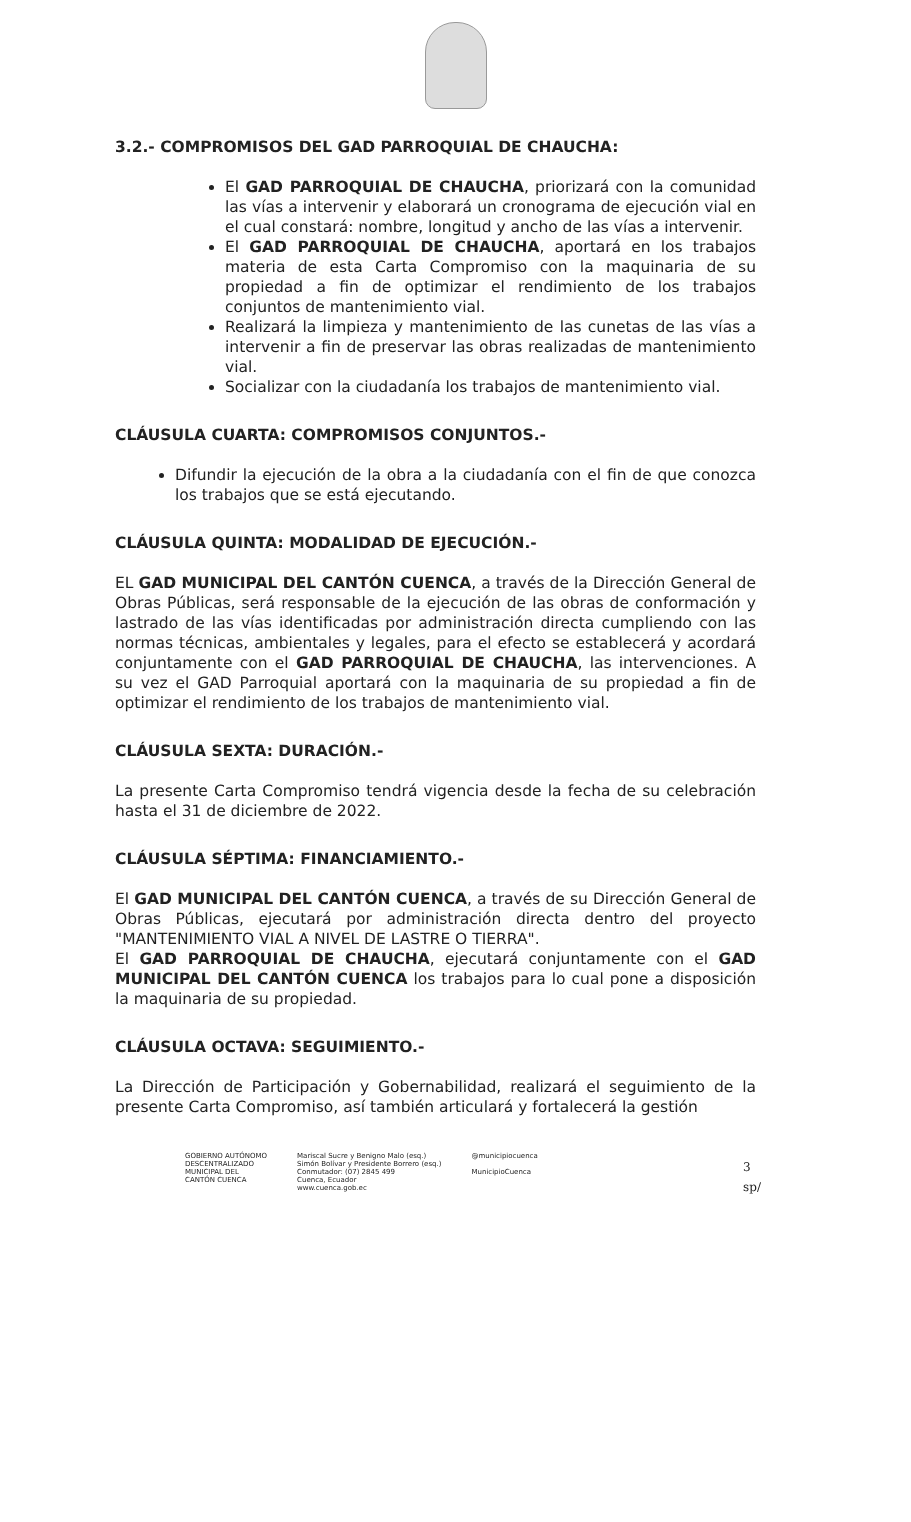3.2.- COMPROMISOS DEL GAD PARROQUIAL DE CHAUCHA:
El GAD PARROQUIAL DE CHAUCHA, priorizará con la comunidad las vías a intervenir y elaborará un cronograma de ejecución vial en el cual constará: nombre, longitud y ancho de las vías a intervenir.
El GAD PARROQUIAL DE CHAUCHA, aportará en los trabajos materia de esta Carta Compromiso con la maquinaria de su propiedad a fin de optimizar el rendimiento de los trabajos conjuntos de mantenimiento vial.
Realizará la limpieza y mantenimiento de las cunetas de las vías a intervenir a fin de preservar las obras realizadas de mantenimiento vial.
Socializar con la ciudadanía los trabajos de mantenimiento vial.
CLÁUSULA CUARTA: COMPROMISOS CONJUNTOS.-
Difundir la ejecución de la obra a la ciudadanía con el fin de que conozca los trabajos que se está ejecutando.
CLÁUSULA QUINTA: MODALIDAD DE EJECUCIÓN.-
EL GAD MUNICIPAL DEL CANTÓN CUENCA, a través de la Dirección General de Obras Públicas, será responsable de la ejecución de las obras de conformación y lastrado de las vías identificadas por administración directa cumpliendo con las normas técnicas, ambientales y legales, para el efecto se establecerá y acordará conjuntamente con el GAD PARROQUIAL DE CHAUCHA, las intervenciones. A su vez el GAD Parroquial aportará con la maquinaria de su propiedad a fin de optimizar el rendimiento de los trabajos de mantenimiento vial.
CLÁUSULA SEXTA: DURACIÓN.-
La presente Carta Compromiso tendrá vigencia desde la fecha de su celebración hasta el 31 de diciembre de 2022.
CLÁUSULA SÉPTIMA: FINANCIAMIENTO.-
El GAD MUNICIPAL DEL CANTÓN CUENCA, a través de su Dirección General de Obras Públicas, ejecutará por administración directa dentro del proyecto "MANTENIMIENTO VIAL A NIVEL DE LASTRE O TIERRA".
El GAD PARROQUIAL DE CHAUCHA, ejecutará conjuntamente con el GAD MUNICIPAL DEL CANTÓN CUENCA los trabajos para lo cual pone a disposición la maquinaria de su propiedad.
CLÁUSULA OCTAVA: SEGUIMIENTO.-
La Dirección de Participación y Gobernabilidad, realizará el seguimiento de la presente Carta Compromiso, así también articulará y fortalecerá la gestión
3
sp/
GOBIERNO AUTÓNOMO
DESCENTRALIZADO
MUNICIPAL DEL
CANTÓN CUENCA
Mariscal Sucre y Benigno Malo (esq.)
Simón Bolívar y Presidente Borrero (esq.)
Conmutador: (07) 2845 499
Cuenca, Ecuador
www.cuenca.gob.ec
@municipiocuenca
MunicipioCuenca